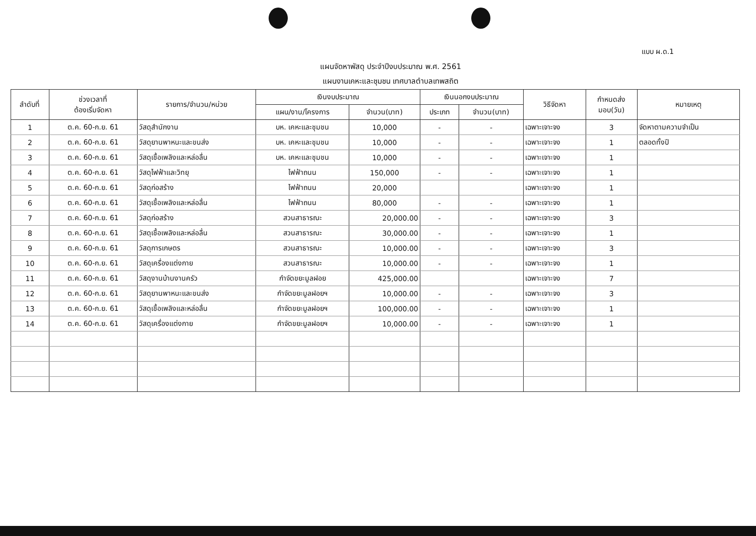แบบ ผ.ด.1
แผนจัดหาพัสดุ ประจำปีงบประมาณ พ.ศ. 2561
แผนงานเคหะและชุมชน เทศบาลตำบลเทพสถิต
| ลำดับที่ | ช่วงเวลาที่ ต้องเริ่มจัดหา | รายการ/จำนวน/หน่วย | เงินงบประมาณ | | เงินนอกงบประมาณ | | วิธีจัดหา | กำหนดส่ง มอบ(วัน) | หมายเหตุ |
| --- | --- | --- | --- | --- | --- | --- | --- | --- | --- |
| | | | แผน/งาน/โครงการ | จำนวน(บาท) | ประเภท | จำนวน(บาท) | | | |
| 1 | ต.ค. 60-ก.ย. 61 | วัสดุสำนักงาน | บห. เคหะและชุมชน | 10,000 | - | - | เฉพาะเจาะจง | 3 | จัดหาตามความจำเป็น |
| 2 | ต.ค. 60-ก.ย. 61 | วัสดุยานพาหนะและขนส่ง | บห. เคหะและชุมชน | 10,000 | - | - | เฉพาะเจาะจง | 1 | ตลอดทั้งปี |
| 3 | ต.ค. 60-ก.ย. 61 | วัสดุเชื้อเพลิงและหล่อลื่น | บห. เคหะและชุมชน | 10,000 | - | - | เฉพาะเจาะจง | 1 | |
| 4 | ต.ค. 60-ก.ย. 61 | วัสดุไฟฟ้าและวิทยุ | ไฟฟ้าถนน | 150,000 | - | - | เฉพาะเจาะจง | 1 | |
| 5 | ต.ค. 60-ก.ย. 61 | วัสดุก่อสร้าง | ไฟฟ้าถนน | 20,000 | | | เฉพาะเจาะจง | 1 | |
| 6 | ต.ค. 60-ก.ย. 61 | วัสดุเชื้อเพลิงและหล่อลื่น | ไฟฟ้าถนน | 80,000 | - | - | เฉพาะเจาะจง | 1 | |
| 7 | ต.ค. 60-ก.ย. 61 | วัสดุก่อสร้าง | สวนสาธารณะ | 20,000.00 | - | - | เฉพาะเจาะจง | 3 | |
| 8 | ต.ค. 60-ก.ย. 61 | วัสดุเชื้อเพลิงและหล่อลื่น | สวนสาธารณะ | 30,000.00 | - | - | เฉพาะเจาะจง | 1 | |
| 9 | ต.ค. 60-ก.ย. 61 | วัสดุการเกษตร | สวนสาธารณะ | 10,000.00 | - | - | เฉพาะเจาะจง | 3 | |
| 10 | ต.ค. 60-ก.ย. 61 | วัสดุเครื่องแต่งกาย | สวนสาธารณะ | 10,000.00 | - | - | เฉพาะเจาะจง | 1 | |
| 11 | ต.ค. 60-ก.ย. 61 | วัสดุงานบ้านงานครัว | กำจัดขยะมูลฝอย | 425,000.00 | | | เฉพาะเจาะจง | 7 | |
| 12 | ต.ค. 60-ก.ย. 61 | วัสดุยานพาหนะและขนส่ง | กำจัดขยะมูลฝอยฯ | 10,000.00 | - | - | เฉพาะเจาะจง | 3 | |
| 13 | ต.ค. 60-ก.ย. 61 | วัสดุเชื้อเพลิงและหล่อลื่น | กำจัดขยะมูลฝอยฯ | 100,000.00 | - | - | เฉพาะเจาะจง | 1 | |
| 14 | ต.ค. 60-ก.ย. 61 | วัสดุเครื่องแต่งกาย | กำจัดขยะมูลฝอยฯ | 10,000.00 | - | - | เฉพาะเจาะจง | 1 | |